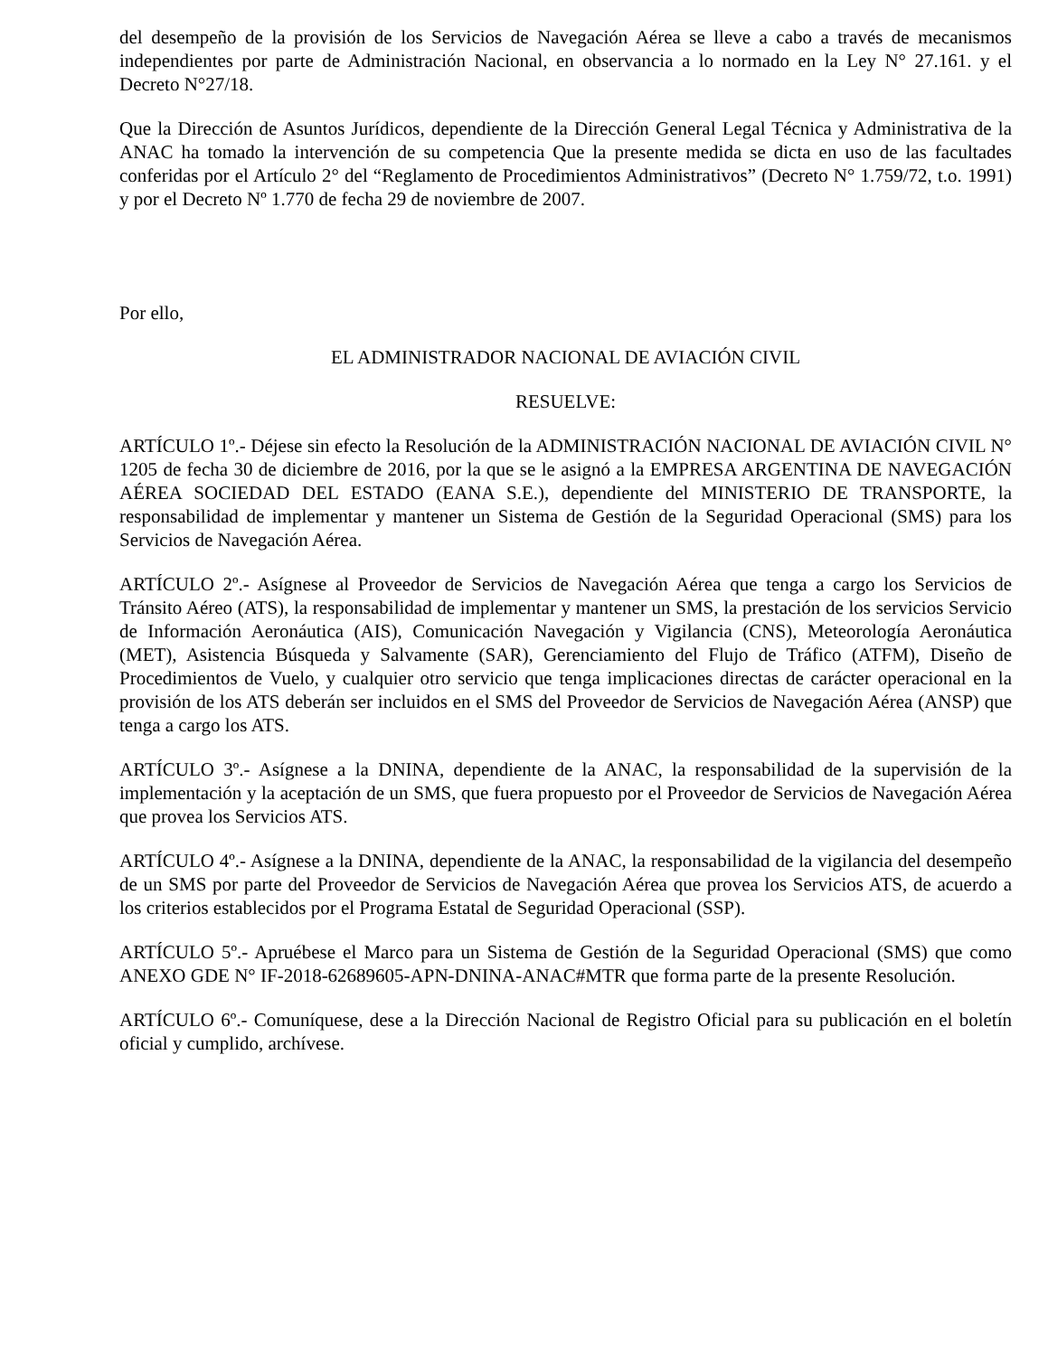del desempeño de la provisión de los Servicios de Navegación Aérea se lleve a cabo a través de mecanismos independientes por parte de Administración Nacional, en observancia a lo normado en la Ley N° 27.161. y el Decreto N°27/18.
Que la Dirección de Asuntos Jurídicos, dependiente de la Dirección General Legal Técnica y Administrativa de la ANAC ha tomado la intervención de su competencia Que la presente medida se dicta en uso de las facultades conferidas por el Artículo 2° del “Reglamento de Procedimientos Administrativos” (Decreto N° 1.759/72, t.o. 1991) y por el Decreto Nº 1.770 de fecha 29 de noviembre de 2007.
Por ello,
EL ADMINISTRADOR NACIONAL DE AVIACIÓN CIVIL
RESUELVE:
ARTÍCULO 1º.- Déjese sin efecto la Resolución de la ADMINISTRACIÓN NACIONAL DE AVIACIÓN CIVIL N° 1205 de fecha 30 de diciembre de 2016, por la que se le asignó a la EMPRESA ARGENTINA DE NAVEGACIÓN AÉREA SOCIEDAD DEL ESTADO (EANA S.E.), dependiente del MINISTERIO DE TRANSPORTE, la responsabilidad de implementar y mantener un Sistema de Gestión de la Seguridad Operacional (SMS) para los Servicios de Navegación Aérea.
ARTÍCULO 2º.- Asígnese al Proveedor de Servicios de Navegación Aérea que tenga a cargo los Servicios de Tránsito Aéreo (ATS), la responsabilidad de implementar y mantener un SMS, la prestación de los servicios Servicio de Información Aeronáutica (AIS), Comunicación Navegación y Vigilancia (CNS), Meteorología Aeronáutica (MET), Asistencia Búsqueda y Salvamente (SAR), Gerenciamiento del Flujo de Tráfico (ATFM), Diseño de Procedimientos de Vuelo, y cualquier otro servicio que tenga implicaciones directas de carácter operacional en la provisión de los ATS deberán ser incluidos en el SMS del Proveedor de Servicios de Navegación Aérea (ANSP) que tenga a cargo los ATS.
ARTÍCULO 3º.- Asígnese a la DNINA, dependiente de la ANAC, la responsabilidad de la supervisión de la implementación y la aceptación de un SMS, que fuera propuesto por el Proveedor de Servicios de Navegación Aérea que provea los Servicios ATS.
ARTÍCULO 4º.- Asígnese a la DNINA, dependiente de la ANAC, la responsabilidad de la vigilancia del desempeño de un SMS por parte del Proveedor de Servicios de Navegación Aérea que provea los Servicios ATS, de acuerdo a los criterios establecidos por el Programa Estatal de Seguridad Operacional (SSP).
ARTÍCULO 5º.- Apruébese el Marco para un Sistema de Gestión de la Seguridad Operacional (SMS) que como ANEXO GDE N° IF-2018-62689605-APN-DNINA-ANAC#MTR que forma parte de la presente Resolución.
ARTÍCULO 6º.- Comuníquese, dese a la Dirección Nacional de Registro Oficial para su publicación en el boletín oficial y cumplido, archívese.